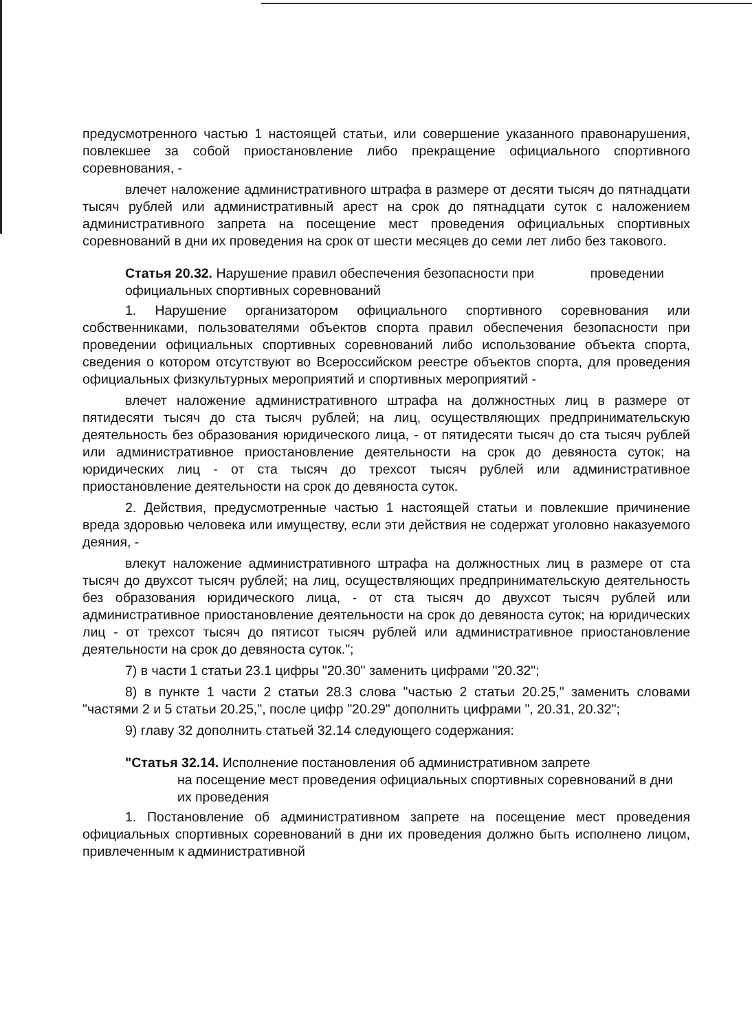предусмотренного частью 1 настоящей статьи, или совершение указанного правонарушения, повлекшее за собой приостановление либо прекращение официального спортивного соревнования, -
влечет наложение административного штрафа в размере от десяти тысяч до пятнадцати тысяч рублей или административный арест на срок до пятнадцати суток с наложением административного запрета на посещение мест проведения официальных спортивных соревнований в дни их проведения на срок от шести месяцев до семи лет либо без такового.
Статья 20.32. Нарушение правил обеспечения безопасности при проведении официальных спортивных соревнований
1. Нарушение организатором официального спортивного соревнования или собственниками, пользователями объектов спорта правил обеспечения безопасности при проведении официальных спортивных соревнований либо использование объекта спорта, сведения о котором отсутствуют во Всероссийском реестре объектов спорта, для проведения официальных физкультурных мероприятий и спортивных мероприятий -
влечет наложение административного штрафа на должностных лиц в размере от пятидесяти тысяч до ста тысяч рублей; на лиц, осуществляющих предпринимательскую деятельность без образования юридического лица, - от пятидесяти тысяч до ста тысяч рублей или административное приостановление деятельности на срок до девяноста суток; на юридических лиц - от ста тысяч до трехсот тысяч рублей или административное приостановление деятельности на срок до девяноста суток.
2. Действия, предусмотренные частью 1 настоящей статьи и повлекшие причинение вреда здоровью человека или имуществу, если эти действия не содержат уголовно наказуемого деяния, -
влекут наложение административного штрафа на должностных лиц в размере от ста тысяч до двухсот тысяч рублей; на лиц, осуществляющих предпринимательскую деятельность без образования юридического лица, - от ста тысяч до двухсот тысяч рублей или административное приостановление деятельности на срок до девяноста суток; на юридических лиц - от трехсот тысяч до пятисот тысяч рублей или административное приостановление деятельности на срок до девяноста суток.";
7) в части 1 статьи 23.1 цифры "20.30" заменить цифрами "20.32";
8) в пункте 1 части 2 статьи 28.3 слова "частью 2 статьи 20.25," заменить словами "частями 2 и 5 статьи 20.25,", после цифр "20.29" дополнить цифрами ", 20.31, 20.32";
9) главу 32 дополнить статьей 32.14 следующего содержания:
"Статья 32.14. Исполнение постановления об административном запрете
на посещение мест проведения официальных спортивных соревнований в дни их проведения
1. Постановление об административном запрете на посещение мест проведения официальных спортивных соревнований в дни их проведения должно быть исполнено лицом, привлеченным к административной